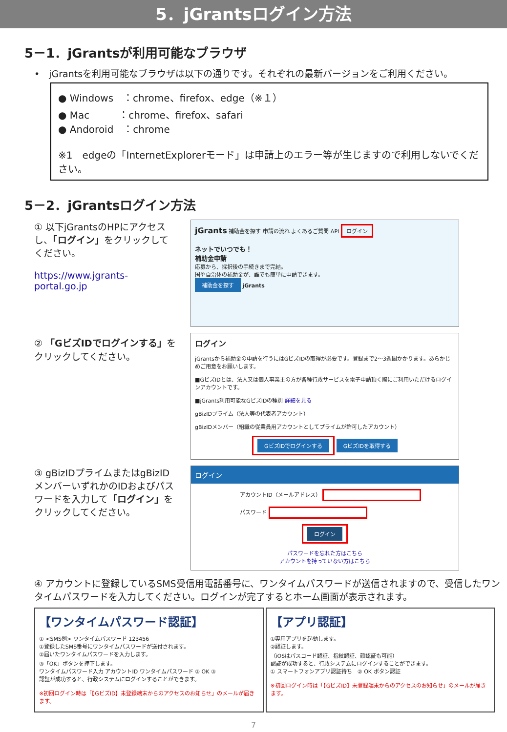5．jGrantsログイン方法
5－1．jGrantsが利用可能なブラウザ
•　jGrantsを利用可能なブラウザは以下の通りです。それぞれの最新バージョンをご利用ください。
● Windows　：chrome、firefox、edge（※１）
● Mac　　　：chrome、firefox、safari
● Andoroid　：chrome
※1　edgeの「InternetExplorerモード」は申請上のエラー等が生じますので利用しないでください。
5－2．jGrantsログイン方法
① 以下jGrantsのHPにアクセスし、「ログイン」をクリックしてください。
https://www.jgrants-portal.go.jp
jGrants 補助金を探す 申請の流れ よくあるご質問 API ログイン
ネットでいつでも！
補助金申請
応募から、採択後の手続きまで完結。
国や自治体の補助金が、誰でも簡単に申請できます。
補助金を探す jGrants
② 「GビズIDでログインする」をクリックしてください。
ログイン
jGrantsから補助金の申請を行うにはGビズIDの取得が必要です。登録まで2〜3週間かかります。あらかじめご用意をお願いします。
■GビズIDとは、法人又は個人事業主の方が各種行政サービスを電子申請頂く際にご利用いただけるログインアカウントです。
■jGrants利用可能なGビズIDの種別 詳細を見る
gBizIDプライム（法人等の代表者アカウント）
gBizIDメンバー（組織の従業員用アカウントとしてプライムが許可したアカウント）
GビズIDでログインする GビズIDを取得する
③ gBizIDプライムまたはgBizIDメンバーいずれかのIDおよびパスワードを入力して「ログイン」をクリックしてください。
ログイン
アカウントID（メールアドレス）
パスワード
ログイン
パスワードを忘れた方はこちら
アカウントを持っていない方はこちら
④ アカウントに登録しているSMS受信用電話番号に、ワンタイムパスワードが送信されますので、受信したワンタイムパスワードを入力してください。ログインが完了するとホーム画面が表示されます。
【ワンタイムパスワード認証】
① <SMS例> ワンタイムパスワード 123456
①登録したSMS番号にワンタイムパスワードが送付されます。
②届いたワンタイムパスワードを入力します。
③「OK」ボタンを押下します。
ワンタイムパスワード入力 アカウントID ワンタイムパスワード ② OK ③
認証が成功すると、行政システムにログインすることができます。
※初回ログイン時は「【GビズID】未登録端末からのアクセスのお知らせ」のメールが届きます。
【アプリ認証】
①専用アプリを起動します。
②認証します。
（iOSはパスコード認証、指紋認証、顔認証も可能）
認証が成功すると、行政システムにログインすることができます。
① スマートフォンアプリ認証待ち　② OK ボタン認証
※初回ログイン時は「【GビズID】未登録端末からのアクセスのお知らせ」のメールが届きます。
7